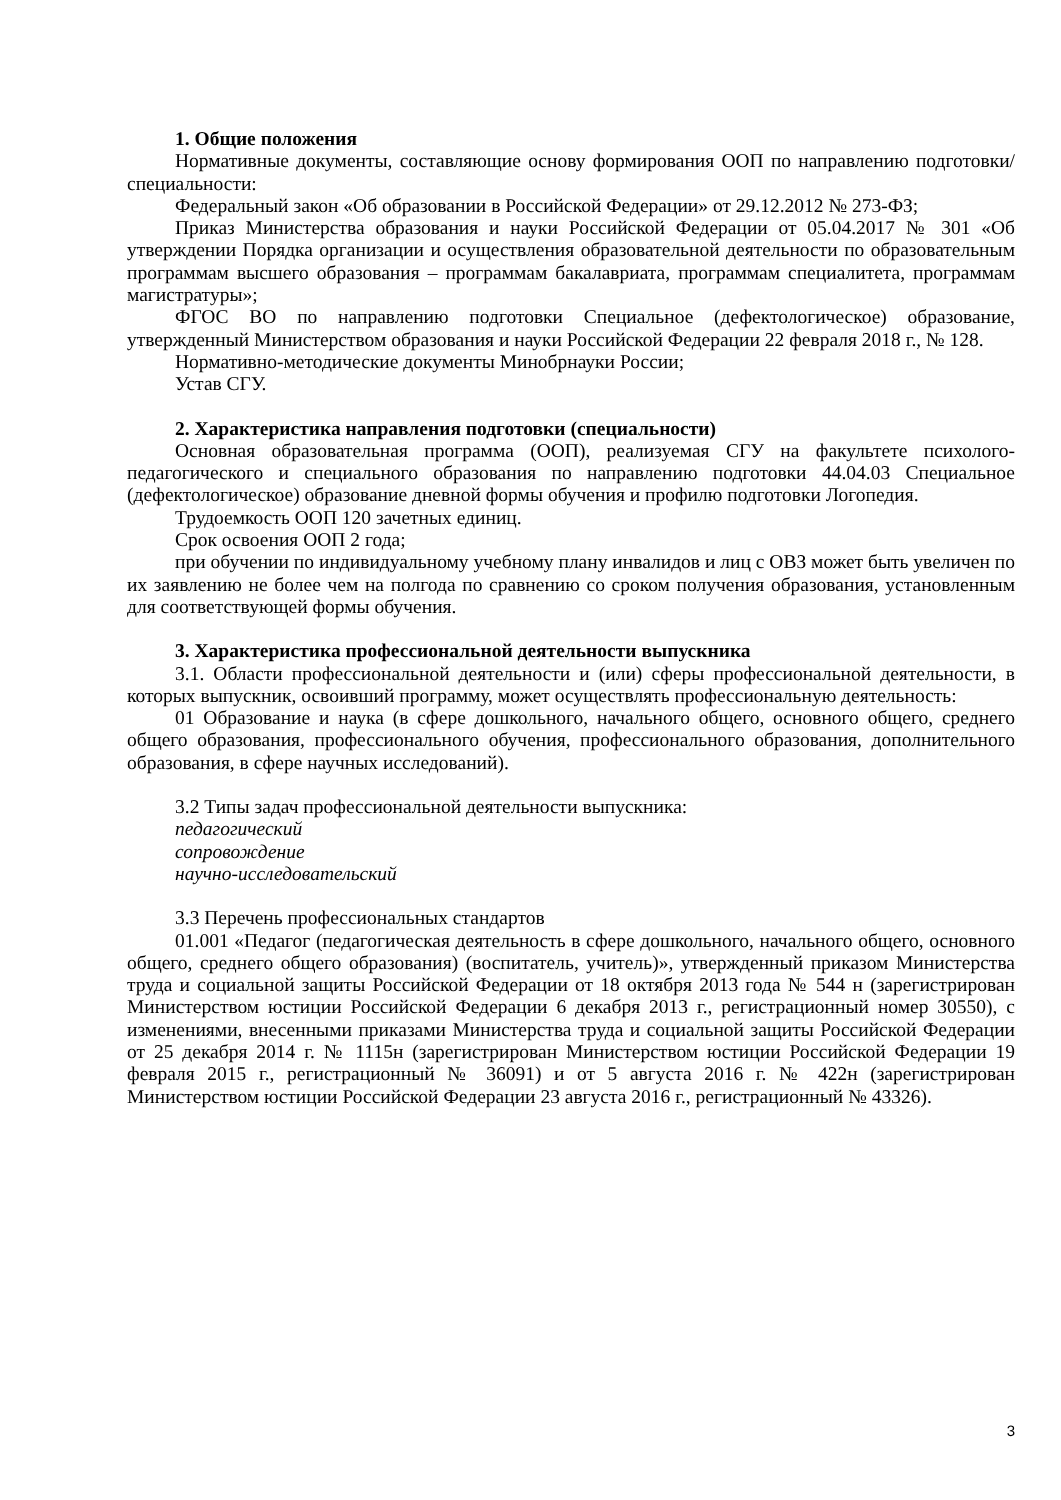1. Общие положения
Нормативные документы, составляющие основу формирования ООП по направлению подготовки/специальности:
Федеральный закон «Об образовании в Российской Федерации» от 29.12.2012 № 273-ФЗ;
Приказ Министерства образования и науки Российской Федерации от 05.04.2017 № 301 «Об утверждении Порядка организации и осуществления образовательной деятельности по образовательным программам высшего образования – программам бакалавриата, программам специалитета, программам магистратуры»;
ФГОС ВО по направлению подготовки Специальное (дефектологическое) образование, утвержденный Министерством образования и науки Российской Федерации 22 февраля 2018 г., № 128.
Нормативно-методические документы Минобрнауки России;
Устав СГУ.
2. Характеристика направления подготовки (специальности)
Основная образовательная программа (ООП), реализуемая СГУ на факультете психолого-педагогического и специального образования по направлению подготовки 44.04.03 Специальное (дефектологическое) образование дневной формы обучения и профилю подготовки Логопедия.
Трудоемкость ООП 120 зачетных единиц.
Срок освоения ООП 2 года;
при обучении по индивидуальному учебному плану инвалидов и лиц с ОВЗ может быть увеличен по их заявлению не более чем на полгода по сравнению со сроком получения образования, установленным для соответствующей формы обучения.
3. Характеристика профессиональной деятельности выпускника
3.1. Области профессиональной деятельности и (или) сферы профессиональной деятельности, в которых выпускник, освоивший программу, может осуществлять профессиональную деятельность:
01 Образование и наука (в сфере дошкольного, начального общего, основного общего, среднего общего образования, профессионального обучения, профессионального образования, дополнительного образования, в сфере научных исследований).
3.2 Типы задач профессиональной деятельности выпускника:
педагогический
сопровождение
научно-исследовательский
3.3 Перечень профессиональных стандартов
01.001 «Педагог (педагогическая деятельность в сфере дошкольного, начального общего, основного общего, среднего общего образования) (воспитатель, учитель)», утвержденный приказом Министерства труда и социальной защиты Российской Федерации от 18 октября 2013 года № 544 н (зарегистрирован Министерством юстиции Российской Федерации 6 декабря 2013 г., регистрационный номер 30550), с изменениями, внесенными приказами Министерства труда и социальной защиты Российской Федерации от 25 декабря 2014 г. № 1115н (зарегистрирован Министерством юстиции Российской Федерации 19 февраля 2015 г., регистрационный № 36091) и от 5 августа 2016 г. № 422н (зарегистрирован Министерством юстиции Российской Федерации 23 августа 2016 г., регистрационный № 43326).
3